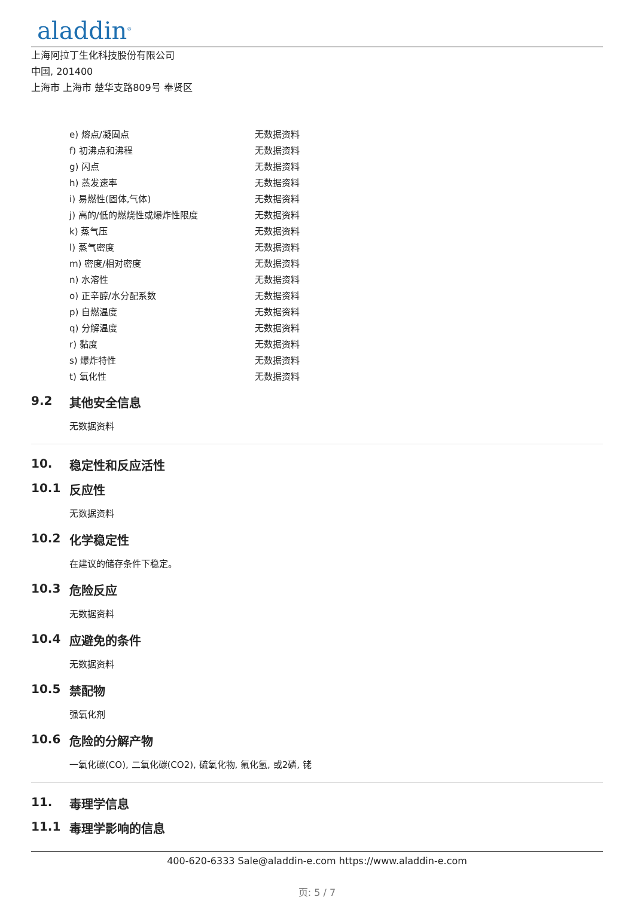aladdin<sup>®</sup>
上海阿拉丁生化科技股份有限公司
中国, 201400
上海市 上海市 楚华支路809号 奉贤区
| e) 熔点/凝固点 | 无数据资料 |
| f) 初沸点和沸程 | 无数据资料 |
| g) 闪点 | 无数据资料 |
| h) 蒸发速率 | 无数据资料 |
| i) 易燃性(固体,气体) | 无数据资料 |
| j) 高的/低的燃烧性或爆炸性限度 | 无数据资料 |
| k) 蒸气压 | 无数据资料 |
| l) 蒸气密度 | 无数据资料 |
| m) 密度/相对密度 | 无数据资料 |
| n) 水溶性 | 无数据资料 |
| o) 正辛醇/水分配系数 | 无数据资料 |
| p) 自燃温度 | 无数据资料 |
| q) 分解温度 | 无数据资料 |
| r) 黏度 | 无数据资料 |
| s) 爆炸特性 | 无数据资料 |
| t) 氧化性 | 无数据资料 |
9.2 其他安全信息
无数据资料
10. 稳定性和反应活性
10.1 反应性
无数据资料
10.2 化学稳定性
在建议的储存条件下稳定。
10.3 危险反应
无数据资料
10.4 应避免的条件
无数据资料
10.5 禁配物
强氧化剂
10.6 危险的分解产物
一氧化碳(CO), 二氧化碳(CO2), 硫氧化物, 氟化氢, 或2磷, 铑
11. 毒理学信息
11.1 毒理学影响的信息
400-620-6333 Sale@aladdin-e.com https://www.aladdin-e.com
页: 5 / 7